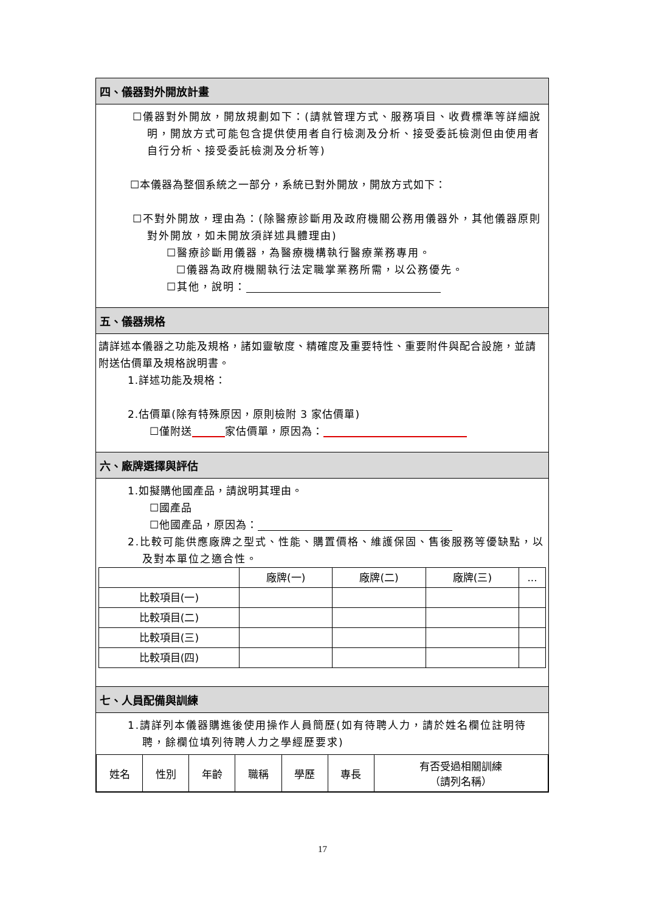四、儀器對外開放計畫
☐儀器對外開放，開放規劃如下：(請就管理方式、服務項目、收費標準等詳細說明，開放方式可能包含提供使用者自行檢測及分析、接受委託檢測但由使用者自行分析、接受委託檢測及分析等)
☐本儀器為整個系統之一部分，系統已對外開放，開放方式如下：
☐不對外開放，理由為：(除醫療診斷用及政府機關公務用儀器外，其他儀器原則對外開放，如未開放須詳述具體理由)
☐醫療診斷用儀器，為醫療機構執行醫療業務專用。
☐儀器為政府機關執行法定職掌業務所需，以公務優先。
☐其他，說明：
五、儀器規格
請詳述本儀器之功能及規格，諸如靈敏度、精確度及重要特性、重要附件與配合設施，並請附送估價單及規格說明書。
1.詳述功能及規格：
2.估價單(除有特殊原因，原則檢附 3 家估價單)
☐僅附送 家估價單，原因為：
六、廠牌選擇與評估
1.如擬購他國產品，請說明其理由。
☐國產品
☐他國產品，原因為：
2.比較可能供應廠牌之型式、性能、購置價格、維護保固、售後服務等優缺點，以及對本單位之適合性。
| | 廠牌(一) | 廠牌(二) | 廠牌(三) | ... |
| --- | --- | --- | --- | --- |
| 比較項目(一) | | | | |
| 比較項目(二) | | | | |
| 比較項目(三) | | | | |
| 比較項目(四) | | | | |
七、人員配備與訓練
1.請詳列本儀器購進後使用操作人員簡歷(如有待聘人力，請於姓名欄位註明待聘，餘欄位填列待聘人力之學經歷要求)
| 姓名 | 性別 | 年齡 | 職稱 | 學歷 | 專長 | 有否受過相關訓練 （請列名稱） |
| --- | --- | --- | --- | --- | --- | --- |
17